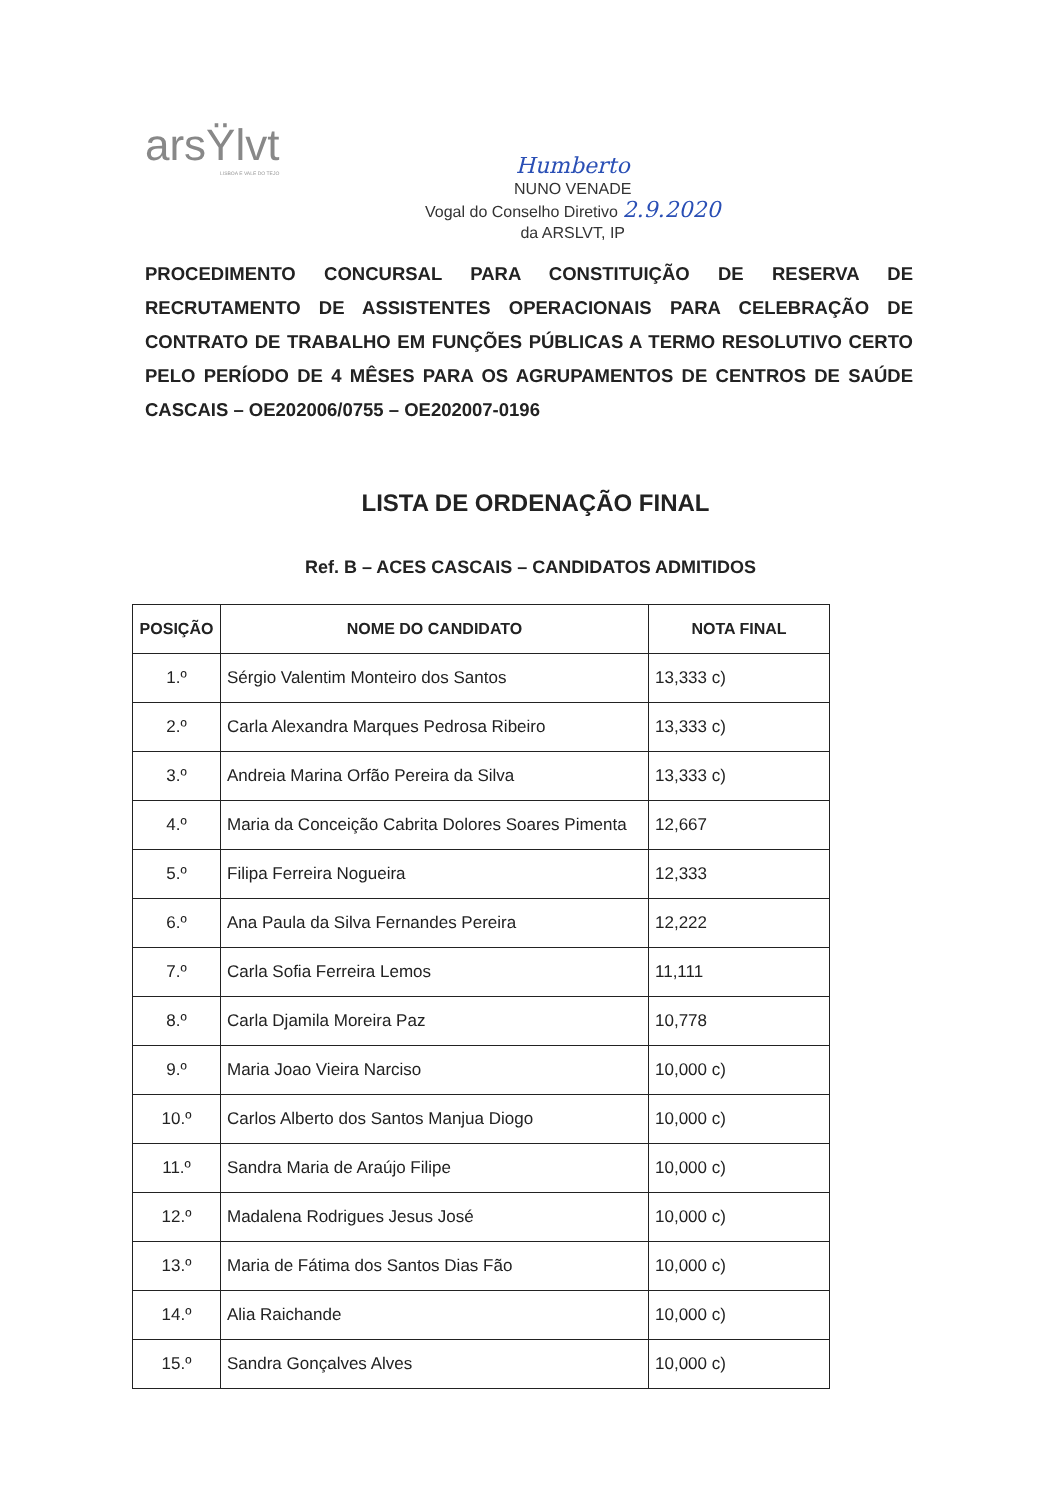arsŸlvt
LISBOA E VALE DO TEJO
Humberto
NUNO VENADE
Vogal do Conselho Diretivo 2.9.2020
da ARSLVT, IP
PROCEDIMENTO CONCURSAL PARA CONSTITUIÇÃO DE RESERVA DE RECRUTAMENTO DE ASSISTENTES OPERACIONAIS PARA CELEBRAÇÃO DE CONTRATO DE TRABALHO EM FUNÇÕES PÚBLICAS A TERMO RESOLUTIVO CERTO PELO PERÍODO DE 4 MÊSES PARA OS AGRUPAMENTOS DE CENTROS DE SAÚDE CASCAIS – OE202006/0755 – OE202007-0196
LISTA DE ORDENAÇÃO FINAL
Ref. B – ACES CASCAIS – CANDIDATOS ADMITIDOS
| POSIÇÃO | NOME DO CANDIDATO | NOTA FINAL |
| --- | --- | --- |
| 1.º | Sérgio Valentim Monteiro dos Santos | 13,333 c) |
| 2.º | Carla Alexandra Marques Pedrosa Ribeiro | 13,333 c) |
| 3.º | Andreia Marina Orfão Pereira da Silva | 13,333 c) |
| 4.º | Maria da Conceição Cabrita Dolores Soares Pimenta | 12,667 |
| 5.º | Filipa Ferreira Nogueira | 12,333 |
| 6.º | Ana Paula da Silva Fernandes Pereira | 12,222 |
| 7.º | Carla Sofia Ferreira Lemos | 11,111 |
| 8.º | Carla Djamila Moreira Paz | 10,778 |
| 9.º | Maria Joao Vieira Narciso | 10,000 c) |
| 10.º | Carlos Alberto dos Santos Manjua Diogo | 10,000 c) |
| 11.º | Sandra Maria de Araújo Filipe | 10,000 c) |
| 12.º | Madalena Rodrigues Jesus José | 10,000 c) |
| 13.º | Maria de Fátima dos Santos Dias Fão | 10,000 c) |
| 14.º | Alia Raichande | 10,000 c) |
| 15.º | Sandra Gonçalves Alves | 10,000 c) |